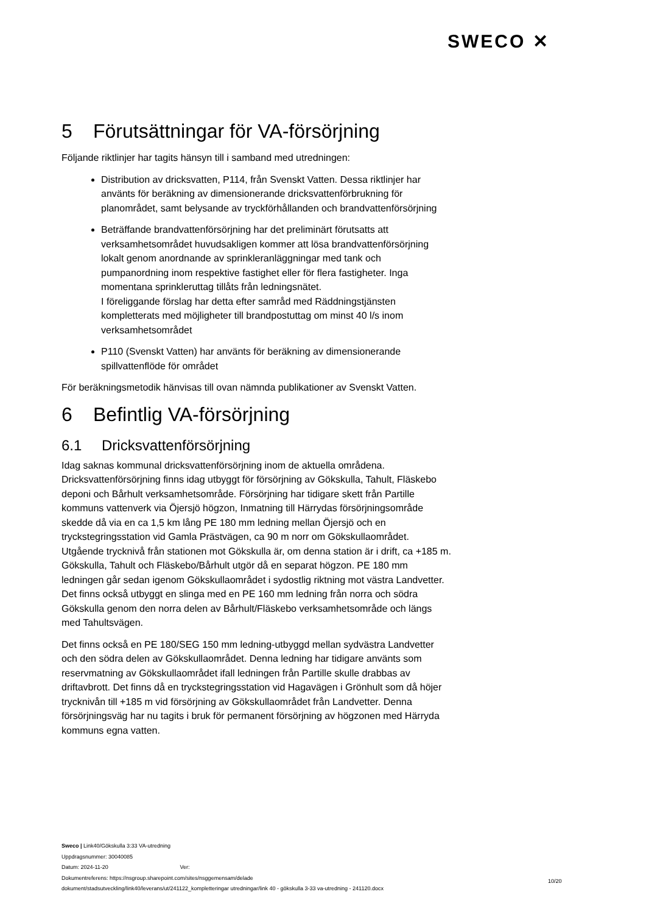SWECO ✕
5 Förutsättningar för VA-försörjning
Följande riktlinjer har tagits hänsyn till i samband med utredningen:
Distribution av dricksvatten, P114, från Svenskt Vatten. Dessa riktlinjer har använts för beräkning av dimensionerande dricksvattenförbrukning för planområdet, samt belysande av tryckförhållanden och brandvattenförsörjning
Beträffande brandvattenförsörjning har det preliminärt förutsatts att verksamhetsområdet huvudsakligen kommer att lösa brandvattenförsörjning lokalt genom anordnande av sprinkleranläggningar med tank och pumpanordning inom respektive fastighet eller för flera fastigheter. Inga momentana sprinkleruttag tillåts från ledningsnätet.
I föreliggande förslag har detta efter samråd med Räddningstjänsten kompletterats med möjligheter till brandpostuttag om minst 40 l/s inom verksamhetsområdet
P110 (Svenskt Vatten) har använts för beräkning av dimensionerande spillvattenflöde för området
För beräkningsmetodik hänvisas till ovan nämnda publikationer av Svenskt Vatten.
6 Befintlig VA-försörjning
6.1 Dricksvattenförsörjning
Idag saknas kommunal dricksvattenförsörjning inom de aktuella områdena. Dricksvattenförsörjning finns idag utbyggt för försörjning av Gökskulla, Tahult, Fläskebo deponi och Bårhult verksamhetsområde. Försörjning har tidigare skett från Partille kommuns vattenverk via Öjersjö högzon, Inmatning till Härrydas försörjningsområde skedde då via en ca 1,5 km lång PE 180 mm ledning mellan Öjersjö och en tryckstegringsstation vid Gamla Prästvägen, ca 90 m norr om Gökskullaområdet. Utgående trycknivå från stationen mot Gökskulla är, om denna station är i drift, ca +185 m. Gökskulla, Tahult och Fläskebo/Bårhult utgör då en separat högzon. PE 180 mm ledningen går sedan igenom Gökskullaområdet i sydostlig riktning mot västra Landvetter. Det finns också utbyggt en slinga med en PE 160 mm ledning från norra och södra Gökskulla genom den norra delen av Bårhult/Fläskebo verksamhetsområde och längs med Tahultsvägen.
Det finns också en PE 180/SEG 150 mm ledning-utbyggd mellan sydvästra Landvetter och den södra delen av Gökskullaområdet. Denna ledning har tidigare använts som reservmatning av Gökskullaområdet ifall ledningen från Partille skulle drabbas av driftavbrott. Det finns då en tryckstegringsstation vid Hagavägen i Grönhult som då höjer trycknivån till +185 m vid försörjning av Gökskullaområdet från Landvetter. Denna försörjningsväg har nu tagits i bruk för permanent försörjning av högzonen med Härryda kommuns egna vatten.
Sweco | Link40/Gökskulla 3:33 VA-utredning
Uppdragsnummer: 30040085
Datum: 2024-11-20 Ver:
Dokumentreferens: https://nsgroup.sharepoint.com/sites/nsggemensam/delade
dokument/stadsutveckling/link40/leverans/ut/241122_kompletteringar utredningar/link 40 - gökskulla 3-33 va-utredning - 241120.docx
10/20